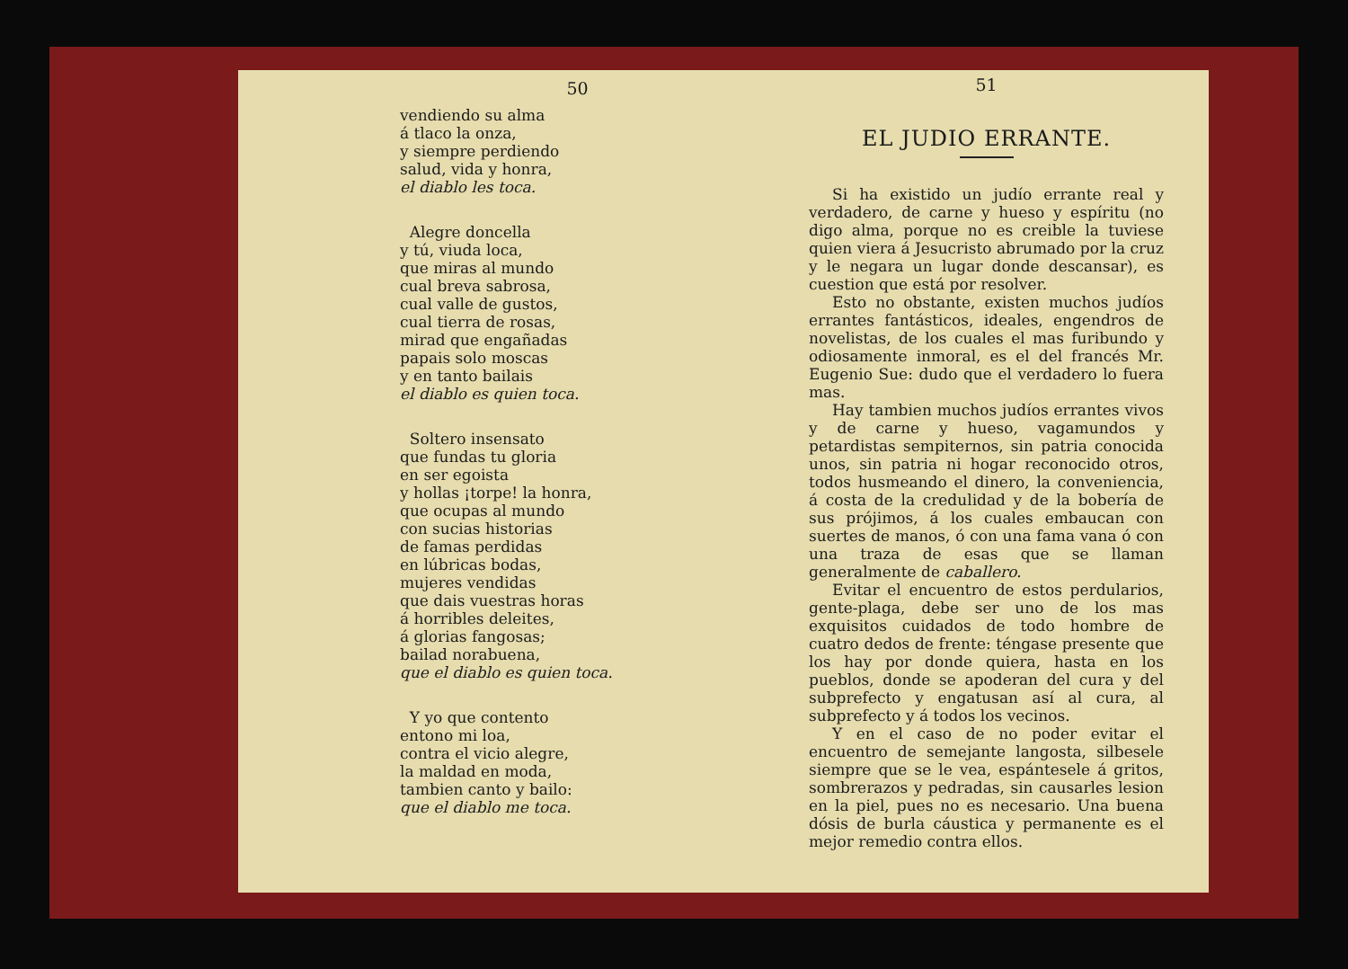50
vendiendo su alma
á tlaco la onza,
y siempre perdiendo
salud, vida y honra,
el diablo les toca.
Alegre doncella
y tú, viuda loca,
que miras al mundo
cual breva sabrosa,
cual valle de gustos,
cual tierra de rosas,
mirad que engañadas
papais solo moscas
y en tanto bailais
el diablo es quien toca.
Soltero insensato
que fundas tu gloria
en ser egoista
y hollas ¡torpe! la honra,
que ocupas al mundo
con sucias historias
de famas perdidas
en lúbricas bodas,
mujeres vendidas
que dais vuestras horas
á horribles deleites,
á glorias fangosas;
bailad norabuena,
que el diablo es quien toca.
Y yo que contento
entono mi loa,
contra el vicio alegre,
la maldad en moda,
tambien canto y bailo:
que el diablo me toca.
51
EL JUDIO ERRANTE.
Si ha existido un judío errante real y verdadero, de carne y hueso y espíritu (no digo alma, porque no es creible la tuviese quien viera á Jesucristo abrumado por la cruz y le negara un lugar donde descansar), es cuestion que está por resolver.
Esto no obstante, existen muchos judíos errantes fantásticos, ideales, engendros de novelistas, de los cuales el mas furibundo y odiosamente inmoral, es el del francés Mr. Eugenio Sue: dudo que el verdadero lo fuera mas.
Hay tambien muchos judíos errantes vivos y de carne y hueso, vagamundos y petardistas sempiternos, sin patria conocida unos, sin patria ni hogar reconocido otros, todos husmeando el dinero, la conveniencia, á costa de la credulidad y de la bobería de sus prójimos, á los cuales embaucan con suertes de manos, ó con una fama vana ó con una traza de esas que se llaman generalmente de caballero.
Evitar el encuentro de estos perdularios, gente-plaga, debe ser uno de los mas exquisitos cuidados de todo hombre de cuatro dedos de frente: téngase presente que los hay por donde quiera, hasta en los pueblos, donde se apoderan del cura y del subprefecto y engatusan así al cura, al subprefecto y á todos los vecinos.
Y en el caso de no poder evitar el encuentro de semejante langosta, silbesele siempre que se le vea, espántesele á gritos, sombrerazos y pedradas, sin causarles lesion en la piel, pues no es necesario. Una buena dósis de burla cáustica y permanente es el mejor remedio contra ellos.